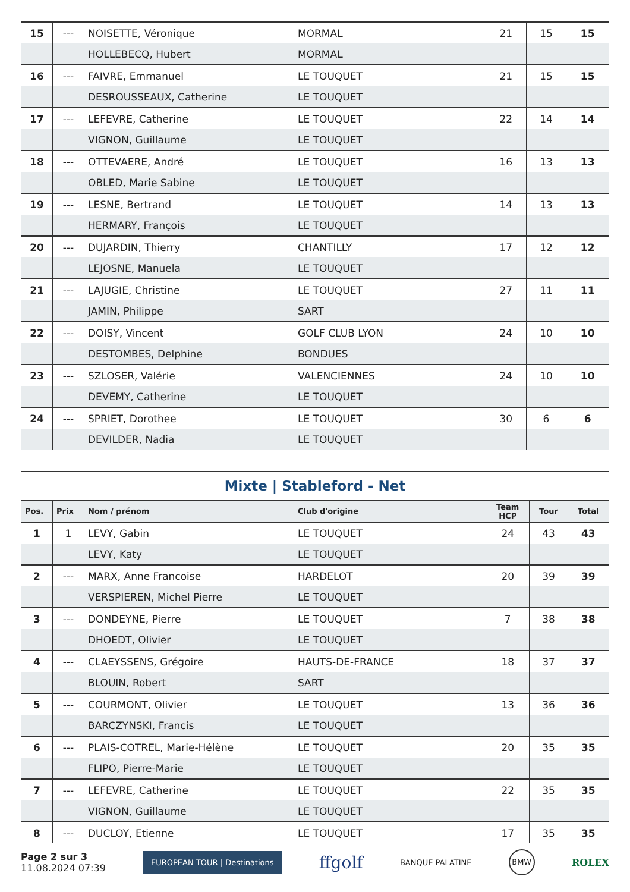| 15 | --- | NOISETTE, Véronique | MORMAL | 21 | 15 | 15 |
| | | HOLLEBECQ, Hubert | MORMAL | | | |
| 16 | --- | FAIVRE, Emmanuel | LE TOUQUET | 21 | 15 | 15 |
| | | DESROUSSEAUX, Catherine | LE TOUQUET | | | |
| 17 | --- | LEFEVRE, Catherine | LE TOUQUET | 22 | 14 | 14 |
| | | VIGNON, Guillaume | LE TOUQUET | | | |
| 18 | --- | OTTEVAERE, André | LE TOUQUET | 16 | 13 | 13 |
| | | OBLED, Marie Sabine | LE TOUQUET | | | |
| 19 | --- | LESNE, Bertrand | LE TOUQUET | 14 | 13 | 13 |
| | | HERMARY, François | LE TOUQUET | | | |
| 20 | --- | DUJARDIN, Thierry | CHANTILLY | 17 | 12 | 12 |
| | | LEJOSNE, Manuela | LE TOUQUET | | | |
| 21 | --- | LAJUGIE, Christine | LE TOUQUET | 27 | 11 | 11 |
| | | JAMIN, Philippe | SART | | | |
| 22 | --- | DOISY, Vincent | GOLF CLUB LYON | 24 | 10 | 10 |
| | | DESTOMBES, Delphine | BONDUES | | | |
| 23 | --- | SZLOSER, Valérie | VALENCIENNES | 24 | 10 | 10 |
| | | DEVEMY, Catherine | LE TOUQUET | | | |
| 24 | --- | SPRIET, Dorothee | LE TOUQUET | 30 | 6 | 6 |
| | | DEVILDER, Nadia | LE TOUQUET | | | |
| Mixte / Stableford - Net | | | | | | |
| Pos. | Prix | Nom / prénom | Club d'origine | Team HCP | Tour | Total |
| 1 | 1 | LEVY, Gabin | LE TOUQUET | 24 | 43 | 43 |
| | | LEVY, Katy | LE TOUQUET | | | |
| 2 | --- | MARX, Anne Francoise | HARDELOT | 20 | 39 | 39 |
| | | VERSPIEREN, Michel Pierre | LE TOUQUET | | | |
| 3 | --- | DONDEYNE, Pierre | LE TOUQUET | 7 | 38 | 38 |
| | | DHOEDT, Olivier | LE TOUQUET | | | |
| 4 | --- | CLAEYSSENS, Grégoire | HAUTS-DE-FRANCE | 18 | 37 | 37 |
| | | BLOUIN, Robert | SART | | | |
| 5 | --- | COURMONT, Olivier | LE TOUQUET | 13 | 36 | 36 |
| | | BARCZYNSKI, Francis | LE TOUQUET | | | |
| 6 | --- | PLAIS-COTREL, Marie-Hélène | LE TOUQUET | 20 | 35 | 35 |
| | | FLIPO, Pierre-Marie | LE TOUQUET | | | |
| 7 | --- | LEFEVRE, Catherine | LE TOUQUET | 22 | 35 | 35 |
| | | VIGNON, Guillaume | LE TOUQUET | | | |
| 8 | --- | DUCLOY, Etienne | LE TOUQUET | 17 | 35 | 35 |
Page 2 sur 3
11.08.2024 07:39
EUROPEAN TOUR | Destinations
ffgolf
BANQUE PALATINE
BMW
ROLEX